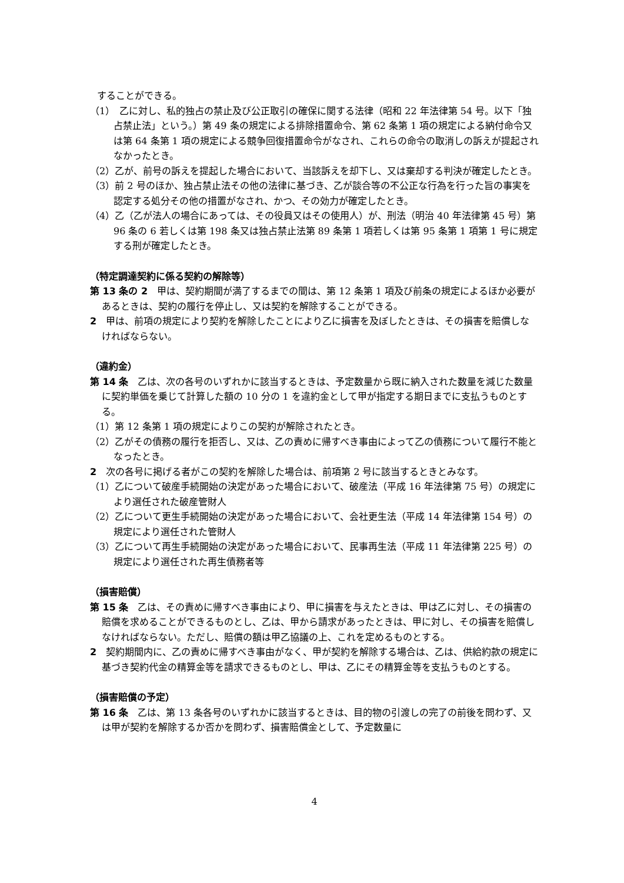することができる。
（1）　乙に対し、私的独占の禁止及び公正取引の確保に関する法律（昭和 22 年法律第 54 号。以下「独占禁止法」という。）第 49 条の規定による排除措置命令、第 62 条第 1 項の規定による納付命令又は第 64 条第 1 項の規定による競争回復措置命令がなされ、これらの命令の取消しの訴えが提起されなかったとき。
（2）乙が、前号の訴えを提起した場合において、当該訴えを却下し、又は棄却する判決が確定したとき。
（3）前 2 号のほか、独占禁止法その他の法律に基づき、乙が談合等の不公正な行為を行った旨の事実を認定する処分その他の措置がなされ、かつ、その効力が確定したとき。
（4）乙（乙が法人の場合にあっては、その役員又はその使用人）が、刑法（明治 40 年法律第 45 号）第 96 条の 6 若しくは第 198 条又は独占禁止法第 89 条第 1 項若しくは第 95 条第 1 項第 1 号に規定する刑が確定したとき。
（特定調達契約に係る契約の解除等）
第 13 条の 2　甲は、契約期間が満了するまでの間は、第 12 条第 1 項及び前条の規定によるほか必要があるときは、契約の履行を停止し、又は契約を解除することができる。
2　甲は、前項の規定により契約を解除したことにより乙に損害を及ぼしたときは、その損害を賠償しなければならない。
（違約金）
第 14 条　乙は、次の各号のいずれかに該当するときは、予定数量から既に納入された数量を減じた数量に契約単価を乗じて計算した額の 10 分の 1 を違約金として甲が指定する期日までに支払うものとする。
（1）第 12 条第 1 項の規定によりこの契約が解除されたとき。
（2）乙がその債務の履行を拒否し、又は、乙の責めに帰すべき事由によって乙の債務について履行不能となったとき。
2　次の各号に掲げる者がこの契約を解除した場合は、前項第 2 号に該当するときとみなす。
（1）乙について破産手続開始の決定があった場合において、破産法（平成 16 年法律第 75 号）の規定により選任された破産管財人
（2）乙について更生手続開始の決定があった場合において、会社更生法（平成 14 年法律第 154 号）の規定により選任された管財人
（3）乙について再生手続開始の決定があった場合において、民事再生法（平成 11 年法律第 225 号）の規定により選任された再生債務者等
（損害賠償）
第 15 条　乙は、その責めに帰すべき事由により、甲に損害を与えたときは、甲は乙に対し、その損害の賠償を求めることができるものとし、乙は、甲から請求があったときは、甲に対し、その損害を賠償しなければならない。ただし、賠償の額は甲乙協議の上、これを定めるものとする。
2　契約期間内に、乙の責めに帰すべき事由がなく、甲が契約を解除する場合は、乙は、供給約款の規定に基づき契約代金の精算金等を請求できるものとし、甲は、乙にその精算金等を支払うものとする。
（損害賠償の予定）
第 16 条　乙は、第 13 条各号のいずれかに該当するときは、目的物の引渡しの完了の前後を問わず、又は甲が契約を解除するか否かを問わず、損害賠償金として、予定数量に
4